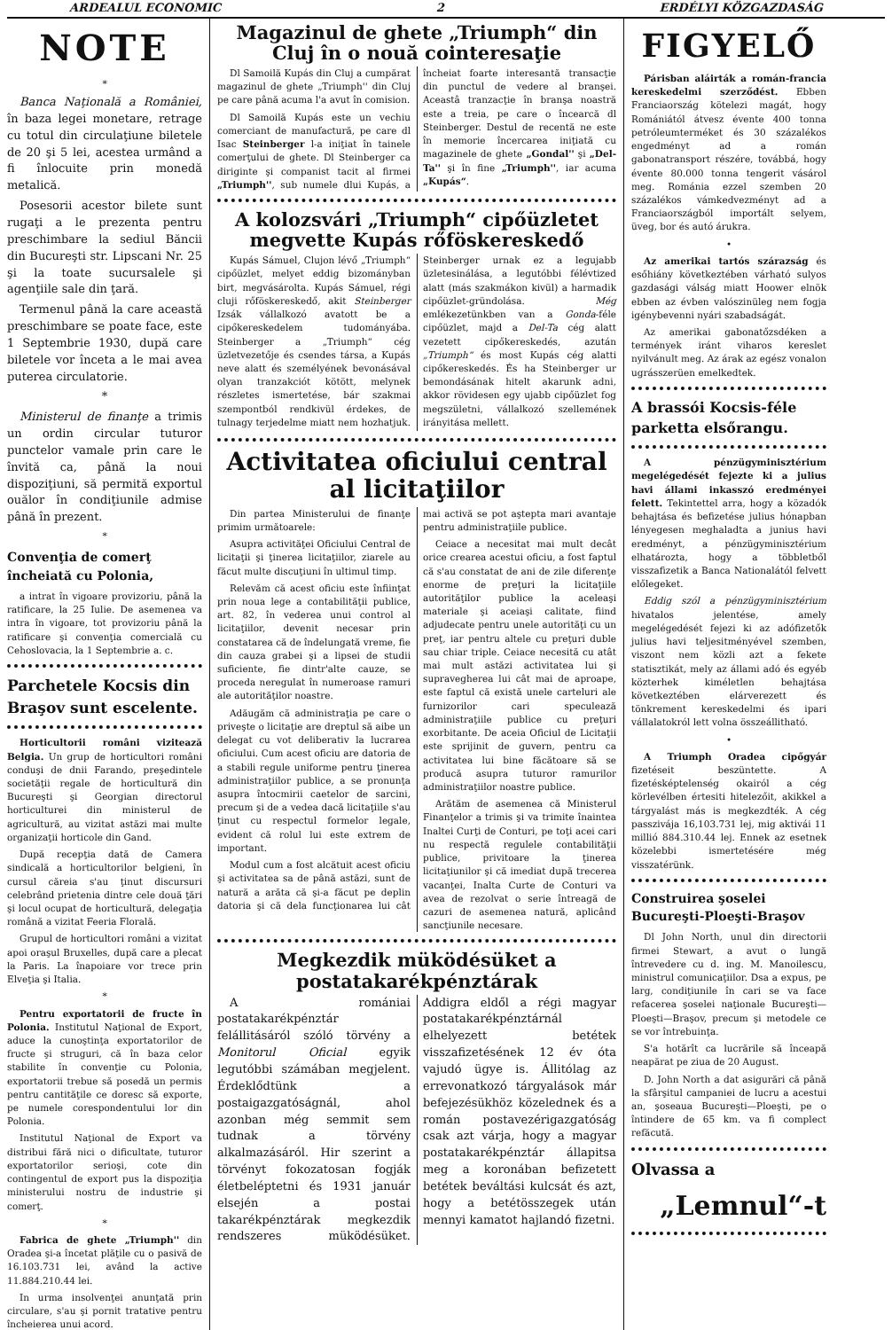ARDEALUL ECONOMIC 2 ERDÉLYI KÖZGAZDASÁG
NOTE
*
Banca Naţională a României, în baza legei monetare, retrage cu totul din circulaţiune biletele de 20 şi 5 lei, acestea urmând a fi înlocuite prin monedă metalică.
Posesorii acestor bilete sunt rugaţi a le prezenta pentru preschimbare la sediul Băncii din Bucureşti str. Lipscani Nr. 25 şi la toate sucursalele şi agenţiile sale din ţară.
Termenul până la care această preschimbare se poate face, este 1 Septembrie 1930, după care biletele vor înceta a le mai avea puterea circulatorie.
*
Ministerul de finanţe a trimis un ordin circular tuturor punctelor vamale prin care le învită ca, până la noui dispoziţiuni, să permită exportul ouălor în condiţiunile admise până în prezent.
*
Convenţia de comerţ încheiată cu Polonia,
a intrat în vigoare provizoriu, până la ratificare, la 25 Iulie. De asemenea va intra în vigoare, tot provizoriu până la ratificare şi convenţia comercială cu Cehoslovacia, la 1 Septembrie a. c.
Parchetele Kocsis din Braşov sunt escelente.
Horticultorii români vizitează Belgia. Un grup de horticultori români conduşi de dnii Farando, preşedintele societăţii regale de horticultură din Bucureşti şi Georgian directorul horticulturei din ministerul de agricultură, au vizitat astăzi mai multe organizaţii horticole din Gand.
După recepţia dată de Camera sindicală a horticultorilor belgieni, în cursul căreia s'au ţinut discursuri celebrând prietenia dintre cele două ţări şi locul ocupat de horticultură, delegaţia română a vizitat Feeria Florală.
Grupul de horticultori români a vizitat apoi oraşul Bruxelles, după care a plecat la Paris. La înapoiare vor trece prin Elveţia şi Italia.
*
Pentru exportatorii de fructe în Polonia. Institutul Naţional de Export, aduce la cunoştinţa exportatorilor de fructe şi struguri, că în baza celor stabilite în convenţie cu Polonia, exportatorii trebue să posedă un permis pentru cantităţile ce doresc să exporte, pe numele corespondentului lor din Polonia.
Institutul Naţional de Export va distribui fără nici o dificultate, tuturor exportatorilor serioşi, cote din contingentul de export pus la dispoziţia ministerului nostru de industrie şi comerţ.
*
Fabrica de ghete „Triumph'' din Oradea şi-a încetat plăţile cu o pasivă de 16.103.731 lei, având la active 11.884.210.44 lei.
In urma insolvenţei anunţată prin circulare, s'au şi pornit tratative pentru încheierea unui acord.
Magazinul de ghete „Triumph“ din Cluj în o nouă cointeresaţie
Dl Samoilă Kupás din Cluj a cumpărat magazinul de ghete „Triumph'' din Cluj pe care până acuma l'a avut în comision.
Dl Samoilă Kupás este un vechiu comerciant de manufactură, pe care dl Isac Steinberger l-a iniţiat în tainele comerţului de ghete. Dl Steinberger ca diriginte şi companist tacit al firmei „Triumph'', sub numele dlui Kupás, a încheiat foarte interesantă transacţie din punctul de vedere al branşei. Aceastâ tranzacţie în branşa noastră este a treia, pe care o încearcă dl Steinberger. Destul de recentă ne este în memorie încercarea iniţiată cu magazinele de ghete „Gondal'' şi „Del-Ta'' şi în fine „Triumph'', iar acuma „Kupás“.
A kolozsvári „Triumph“ cipőüzletet megvette Kupás rőföskereskedő
Kupás Sámuel, Clujon lévő „Triumph“ cipőüzlet, melyet eddig bizományban birt, megvásárolta. Kupás Sámuel, régi cluji rőföskereskedő, akit Steinberger Izsák vállalkozó avatott be a cipőkereskedelem tudományába. Steinberger a „Triumph“ cég üzletvezetője és csendes társa, a Kupás neve alatt és személyének bevonásával olyan tranzakciót kötött, melynek részletes ismertetése, bár szakmai szempontból rendkivül érdekes, de tulnagy terjedelme miatt nem hozhatjuk. Steinberger urnak ez a legujabb üzletesinálása, a legutóbbi félévtized alatt (más szakmákon kivül) a harmadik cipőüzlet-gründolása. Még emlékezetünkben van a Gonda-féle cipőüzlet, majd a Del-Ta cég alatt vezetett cipőkereskedés, azután „Triumph“ és most Kupás cég alatti cipőkereskedés. És ha Steinberger ur bemondásának hitelt akarunk adni, akkor rövidesen egy ujabb cipőüzlet fog megszületni, vállalkozó szellemének irányitása mellett.
Activitatea oficiului central al licitaţiilor
Din partea Ministerului de finanţe primim următoarele:
Asupra activităţei Oficiului Central de licitaţii şi ţinerea licitaţiilor, ziarele au făcut multe discuţiuni în ultimul timp.
Relevăm că acest oficiu este înfiinţat prin noua lege a contabilităţii publice, art. 82, în vederea unui control al licitaţiilor, devenit necesar prin constatarea că de îndelungată vreme, fie din cauza grabei şi a lipsei de studii suficiente, fie dintr'alte cauze, se proceda neregulat în numeroase ramuri ale autorităţilor noastre.
Adăugăm că administraţia pe care o priveşte o licitaţie are dreptul să aibe un delegat cu vot deliberativ la lucrarea oficiului. Cum acest oficiu are datoria de a stabili regule uniforme pentru ţinerea administraţiilor publice, a se pronunţa asupra întocmirii caetelor de sarcini, precum şi de a vedea dacă licitaţiile s'au ţinut cu respectul formelor legale, evident că rolul lui este extrem de important.
Modul cum a fost alcătuit acest oficiu şi activitatea sa de până astăzi, sunt de natură a arăta că şi-a făcut pe deplin datoria şi că dela funcţionarea lui cât mai activă se pot aştepta mari avantaje pentru administraţiile publice.
Ceiace a necesitat mai mult decât orice crearea acestui oficiu, a fost faptul că s'au constatat de ani de zile diferenţe enorme de preţuri la licitaţiile autorităţilor publice la aceleaşi materiale şi aceiaşi calitate, fiind adjudecate pentru unele autorităţi cu un preţ, iar pentru altele cu preţuri duble sau chiar triple. Ceiace necesită cu atât mai mult astăzi activitatea lui şi supravegherea lui cât mai de aproape, este faptul că există unele carteluri ale furnizorilor cari speculează administraţiile publice cu preţuri exorbitante. De aceia Oficiul de Licitaţii este sprijinit de guvern, pentru ca activitatea lui bine făcătoare să se producă asupra tuturor ramurilor administraţiilor noastre publice.
Arătăm de asemenea că Ministerul Finanţelor a trimis şi va trimite înaintea Inaltei Curţi de Conturi, pe toţi acei cari nu respectă regulele contabilităţii publice, privitoare la ţinerea licitaţiunilor şi că imediat după trecerea vacanţei, Inalta Curte de Conturi va avea de rezolvat o serie întreagă de cazuri de asemenea natură, aplicând sancţiunile necesare.
Megkezdik müködésüket a postatakarékpénztárak
A romániai postatakarékpénztár felállitásáról szóló törvény a Monitorul Oficial egyik legutóbbi számában megjelent. Érdeklődtünk a postaigazgatóságnál, ahol azonban még semmit sem tudnak a törvény alkalmazásáról. Hir szerint a törvényt fokozatosan fogják életbeléptetni és 1931 január elsején a postai takarékpénztárak megkezdik rendszeres müködésüket. Addigra eldől a régi magyar postatakarékpénztárnál elhelyezett betétek visszafizetésének 12 év óta vajudó ügye is. Állitólag az errevonatkozó tárgyalások már befejezésükhöz közelednek és a román postavezérigazgatóság csak azt várja, hogy a magyar postatakarékpénztár állapitsa meg a koronában befizetett betétek beváltási kulcsát és azt, hogy a betétösszegek után mennyi kamatot hajlandó fizetni.
FIGYELŐ
Párisban aláirták a román-francia kereskedelmi szerződést. Ebben Franciaország kötelezi magát, hogy Romániától átvesz évente 400 tonna petróleumterméket és 30 százalékos engedményt ad a román gabonatransport részére, továbbá, hogy évente 80.000 tonna tengerit vásárol meg. Románia ezzel szemben 20 százalékos vámkedvezményt ad a Franciaországból importált selyem, üveg, bor és autó árukra.
•
Az amerikai tartós szárazság és esőhiány következtében várható sulyos gazdasági válság miatt Hoower elnök ebben az évben valószinüleg nem fogja igénybevenni nyári szabadságát.
Az amerikai gabonatőzsdéken a termények iránt viharos kereslet nyilvánult meg. Az árak az egész vonalon ugrásszerüen emelkedtek.
A brassói Kocsis-féle parketta elsőrangu.
A pénzügyminisztérium megelégedését fejezte ki a julius havi állami inkasszó eredményei felett. Tekintettel arra, hogy a közadók behajtása és befizetése julius hónapban lényegesen meghaladta a junius havi eredményt, a pénzügyminisztérium elhatározta, hogy a többletből visszafizetik a Banca Nationalától felvett előlegeket.
Eddig szól a pénzügyminisztérium hivatalos jelentése, amely megelégedését fejezi ki az adófizetők julius havi teljesitményével szemben, viszont nem közli azt a fekete statisztikát, mely az állami adó és egyéb közterhek kiméletlen behajtása következtében elárverezett és tönkrement kereskedelmi és ipari vállalatokról lett volna összeállitható.
•
A Triumph Oradea cipőgyár fizetéseit beszüntette. A fizetésképtelenség okairól a cég körlevélben értesiti hitelezőit, akikkel a tárgyalást más is megkezdték. A cég passzivája 16,103.731 lej, mig aktivái 11 millió 884.310.44 lej. Ennek az esetnek közelebbi ismertetésére még visszatérünk.
Construirea şoselei Bucureşti-Ploeşti-Braşov
Dl John North, unul din directorii firmei Stewart, a avut o lungă întrevedere cu d. ing. M. Manoilescu, ministrul comunicaţiilor. Dsa a expus, pe larg, condiţiunile în cari se va face refacerea şoselei naţionale Bucureşti—Ploeşti—Braşov, precum şi metodele ce se vor întrebuinţa.
S'a hotărît ca lucrările să înceapă neapărat pe ziua de 20 August.
D. John North a dat asigurări că până la sfârşitul campaniei de lucru a acestui an, şoseaua Bucureşti—Ploeşti, pe o întindere de 65 km. va fi complect refăcută.
Olvassa a
„Lemnul“-t